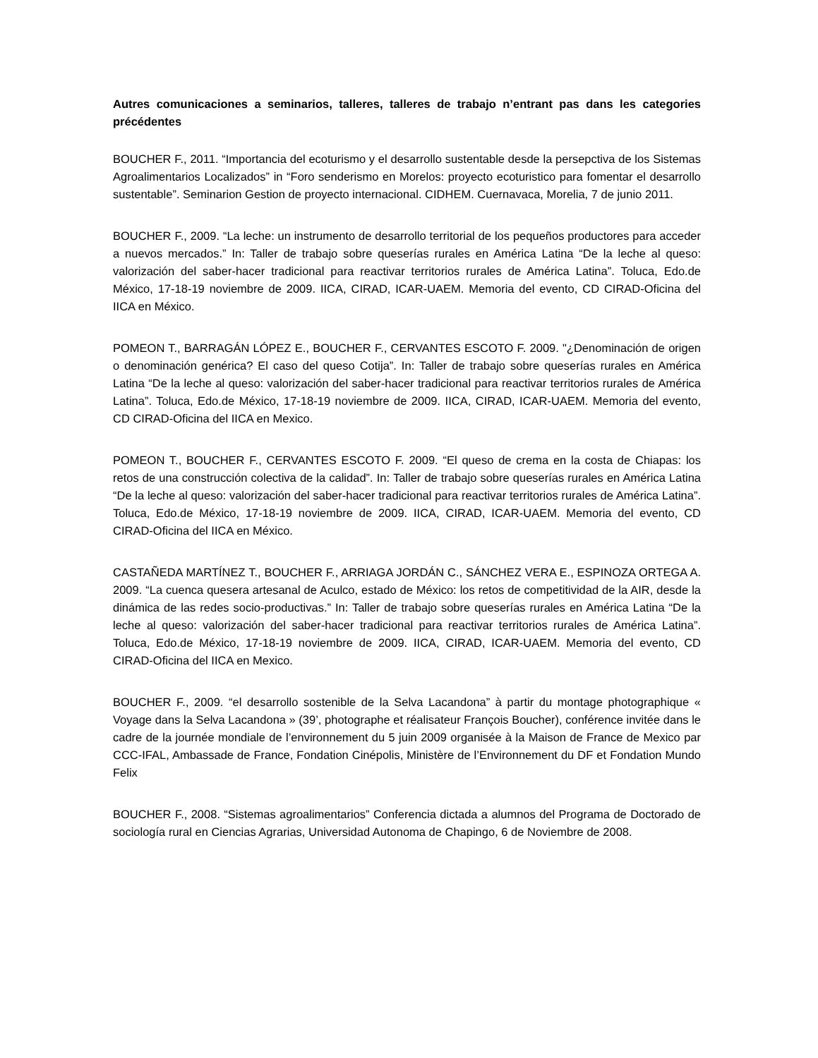Autres comunicaciones a seminarios, talleres, talleres de trabajo n’entrant pas dans les categories précédentes
BOUCHER F., 2011. “Importancia del ecoturismo y el desarrollo sustentable desde la persepctiva de los Sistemas Agroalimentarios Localizados” in “Foro senderismo en Morelos: proyecto ecoturistico para fomentar el desarrollo sustentable”. Seminarion Gestion de proyecto internacional. CIDHEM. Cuernavaca, Morelia, 7 de junio 2011.
BOUCHER F., 2009. “La leche: un instrumento de desarrollo territorial de los pequeños productores para acceder a nuevos mercados.” In: Taller de trabajo sobre queserías rurales en América Latina “De la leche al queso: valorización del saber-hacer tradicional para reactivar territorios rurales de América Latina”. Toluca, Edo.de México, 17-18-19 noviembre de 2009. IICA, CIRAD, ICAR-UAEM. Memoria del evento, CD CIRAD-Oficina del IICA en México.
POMEON T., BARRAGÁN LÓPEZ E., BOUCHER F., CERVANTES ESCOTO F. 2009. "¿Denominación de origen o denominación genérica? El caso del queso Cotija”. In: Taller de trabajo sobre queserías rurales en América Latina “De la leche al queso: valorización del saber-hacer tradicional para reactivar territorios rurales de América Latina”. Toluca, Edo.de México, 17-18-19 noviembre de 2009. IICA, CIRAD, ICAR-UAEM. Memoria del evento, CD CIRAD-Oficina del IICA en Mexico.
POMEON T., BOUCHER F., CERVANTES ESCOTO F. 2009. “El queso de crema en la costa de Chiapas: los retos de una construcción colectiva de la calidad”. In: Taller de trabajo sobre queserías rurales en América Latina “De la leche al queso: valorización del saber-hacer tradicional para reactivar territorios rurales de América Latina”. Toluca, Edo.de México, 17-18-19 noviembre de 2009. IICA, CIRAD, ICAR-UAEM. Memoria del evento, CD CIRAD-Oficina del IICA en México.
CASTAÑEDA MARTÍNEZ T., BOUCHER F., ARRIAGA JORDÁN C., SÁNCHEZ VERA E., ESPINOZA ORTEGA A. 2009. “La cuenca quesera artesanal de Aculco, estado de México: los retos de competitividad de la AIR, desde la dinámica de las redes socio-productivas.” In: Taller de trabajo sobre queserías rurales en América Latina “De la leche al queso: valorización del saber-hacer tradicional para reactivar territorios rurales de América Latina”. Toluca, Edo.de México, 17-18-19 noviembre de 2009. IICA, CIRAD, ICAR-UAEM. Memoria del evento, CD CIRAD-Oficina del IICA en Mexico.
BOUCHER F., 2009. “el desarrollo sostenible de la Selva Lacandona” à partir du montage photographique « Voyage dans la Selva Lacandona » (39’, photographe et réalisateur François Boucher), conférence invitée dans le cadre de la journée mondiale de l’environnement du 5 juin 2009 organisée à la Maison de France de Mexico par CCC-IFAL, Ambassade de France, Fondation Cinépolis, Ministère de l’Environnement du DF et Fondation Mundo Felix
BOUCHER F., 2008. “Sistemas agroalimentarios” Conferencia dictada a alumnos del Programa de Doctorado de sociología rural en Ciencias Agrarias, Universidad Autonoma de Chapingo, 6 de Noviembre de 2008.